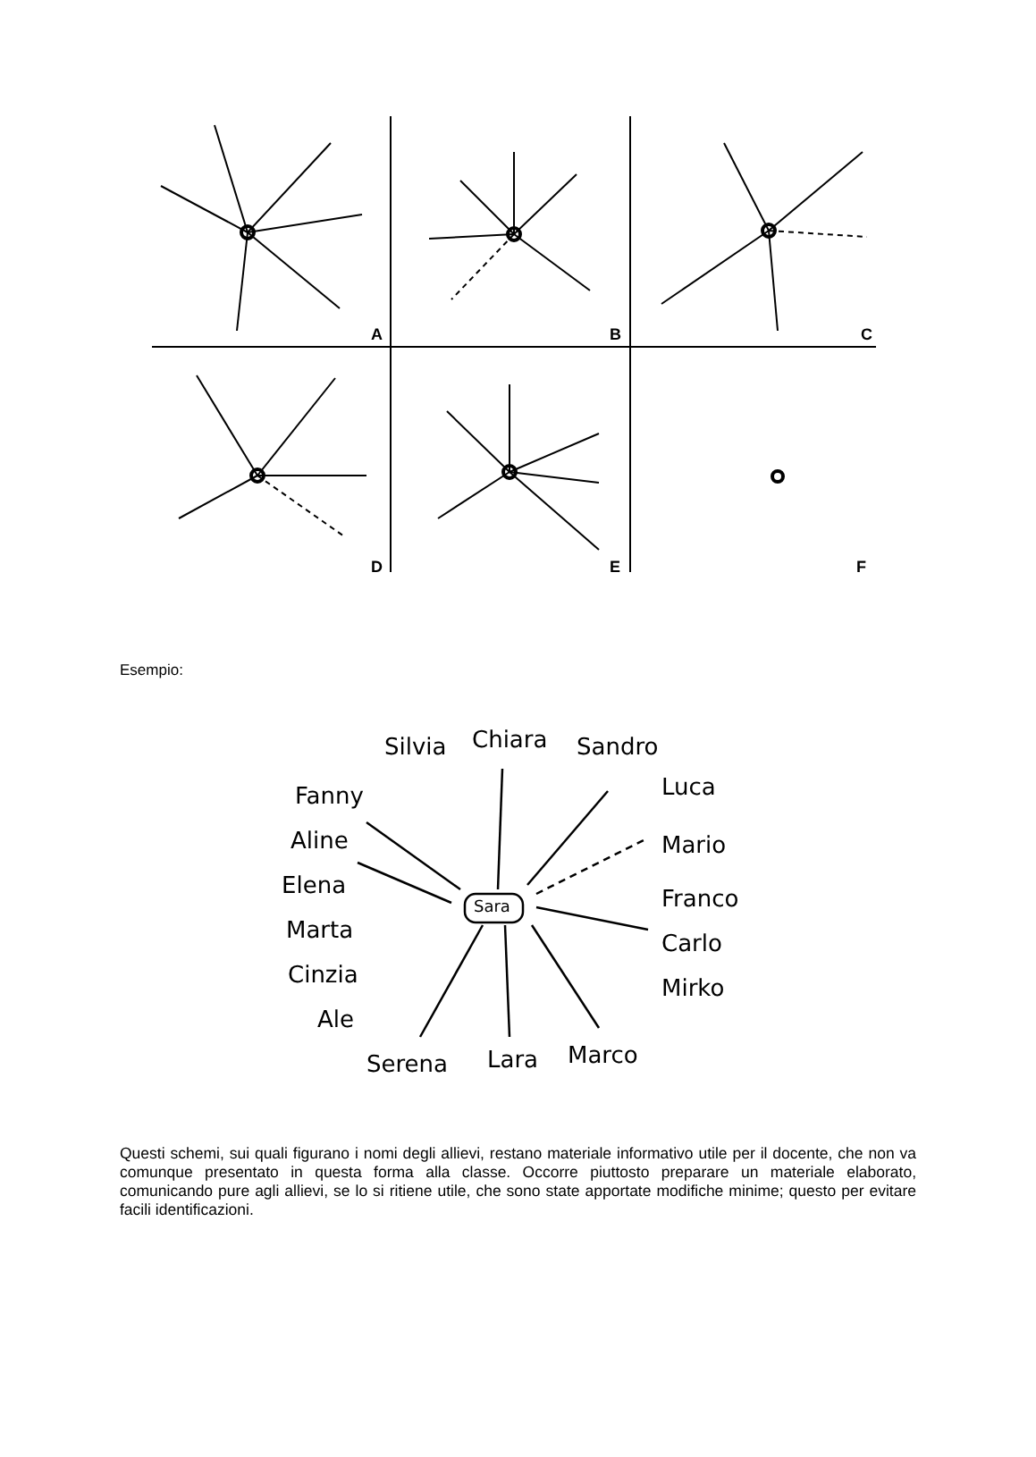A
B
C
D
E
F
Esempio:
Silvia Chiara Sandro
Luca Fanny
Aline Mario
Elena
Sara Franco
Marta Carlo
Cinzia Mirko
Ale
Serena Lara Marco
Questi schemi, sui quali figurano i nomi degli allievi, restano materiale informativo utile per il docente, che non va comunque presentato in questa forma alla classe. Occorre piuttosto preparare un materiale elaborato, comunicando pure agli allievi, se lo si ritiene utile, che sono state apportate modifiche minime; questo per evitare facili identificazioni.